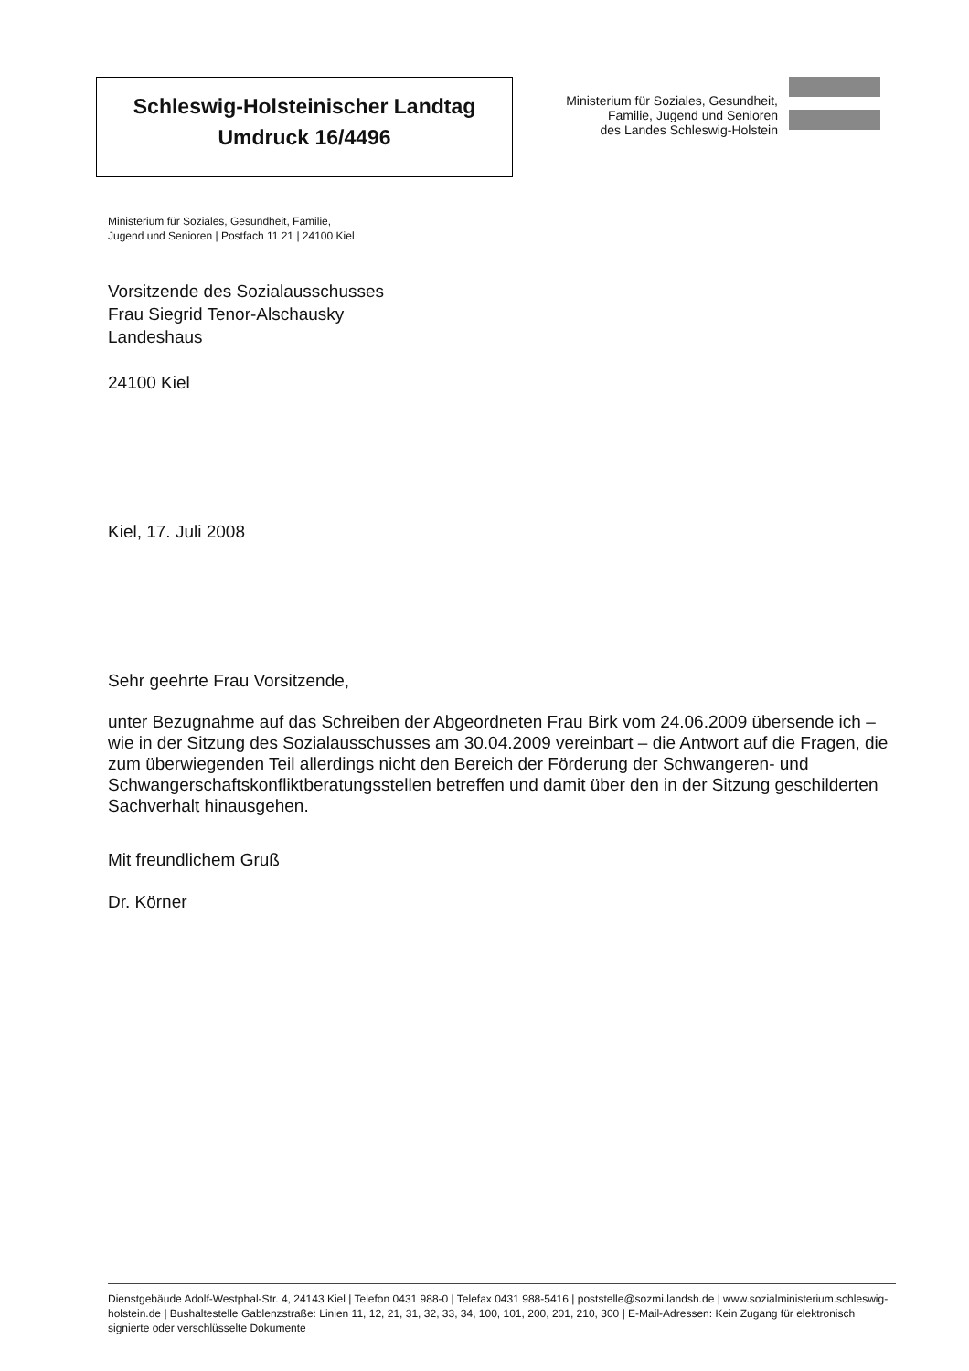Schleswig-Holsteinischer Landtag
Umdruck 16/4496
Ministerium für Soziales, Gesundheit,
Familie, Jugend und Senioren
des Landes Schleswig-Holstein
Ministerium für Soziales, Gesundheit, Familie,
Jugend und Senioren | Postfach 11 21 | 24100 Kiel
Vorsitzende des Sozialausschusses
Frau Siegrid Tenor-Alschausky
Landeshaus
24100 Kiel
Kiel, 17. Juli 2008
Sehr geehrte Frau Vorsitzende,
unter Bezugnahme auf das Schreiben der Abgeordneten Frau Birk vom 24.06.2009 übersende ich – wie in der Sitzung des Sozialausschusses am 30.04.2009 vereinbart – die Antwort auf die Fragen, die zum überwiegenden Teil allerdings nicht den Bereich der Förderung der Schwangeren- und Schwangerschaftskonfliktberatungsstellen betreffen und damit über den in der Sitzung geschilderten Sachverhalt hinausgehen.
Mit freundlichem Gruß
Dr. Körner
Dienstgebäude Adolf-Westphal-Str. 4, 24143 Kiel | Telefon 0431 988-0 | Telefax 0431 988-5416 | poststelle@sozmi.landsh.de | www.sozialministerium.schleswig-holstein.de | Bushaltestelle Gablenzstraße: Linien 11, 12, 21, 31, 32, 33, 34, 100, 101, 200, 201, 210, 300 | E-Mail-Adressen: Kein Zugang für elektronisch signierte oder verschlüsselte Dokumente